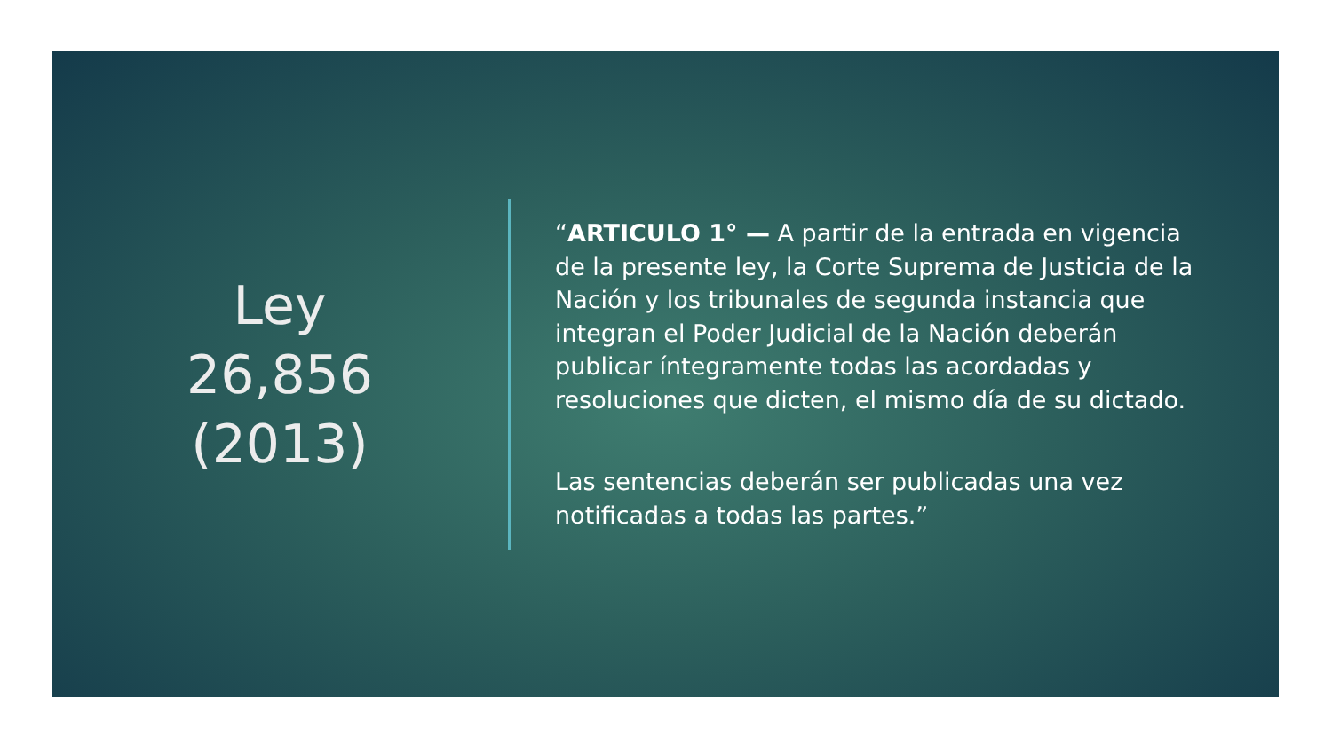Ley
26,856
(2013)
“ARTICULO 1° — A partir de la entrada en vigencia de la presente ley, la Corte Suprema de Justicia de la Nación y los tribunales de segunda instancia que integran el Poder Judicial de la Nación deberán publicar íntegramente todas las acordadas y resoluciones que dicten, el mismo día de su dictado.
Las sentencias deberán ser publicadas una vez notificadas a todas las partes.”